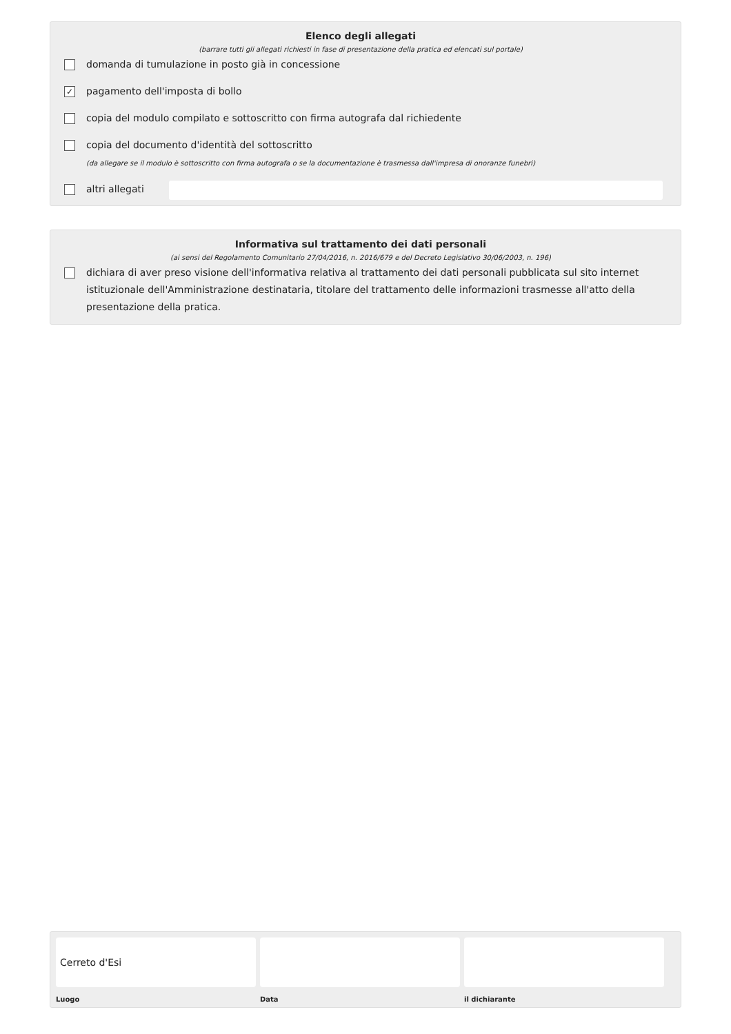Elenco degli allegati
(barrare tutti gli allegati richiesti in fase di presentazione della pratica ed elencati sul portale)
domanda di tumulazione in posto già in concessione
✓ pagamento dell'imposta di bollo
copia del modulo compilato e sottoscritto con firma autografa dal richiedente
copia del documento d'identità del sottoscritto
(da allegare se il modulo è sottoscritto con firma autografa o se la documentazione è trasmessa dall'impresa di onoranze funebri)
altri allegati
Informativa sul trattamento dei dati personali
(ai sensi del Regolamento Comunitario 27/04/2016, n. 2016/679 e del Decreto Legislativo 30/06/2003, n. 196)
dichiara di aver preso visione dell'informativa relativa al trattamento dei dati personali pubblicata sul sito internet istituzionale dell'Amministrazione destinataria, titolare del trattamento delle informazioni trasmesse all'atto della presentazione della pratica.
Cerreto d'Esi
Luogo
Data il dichiarante